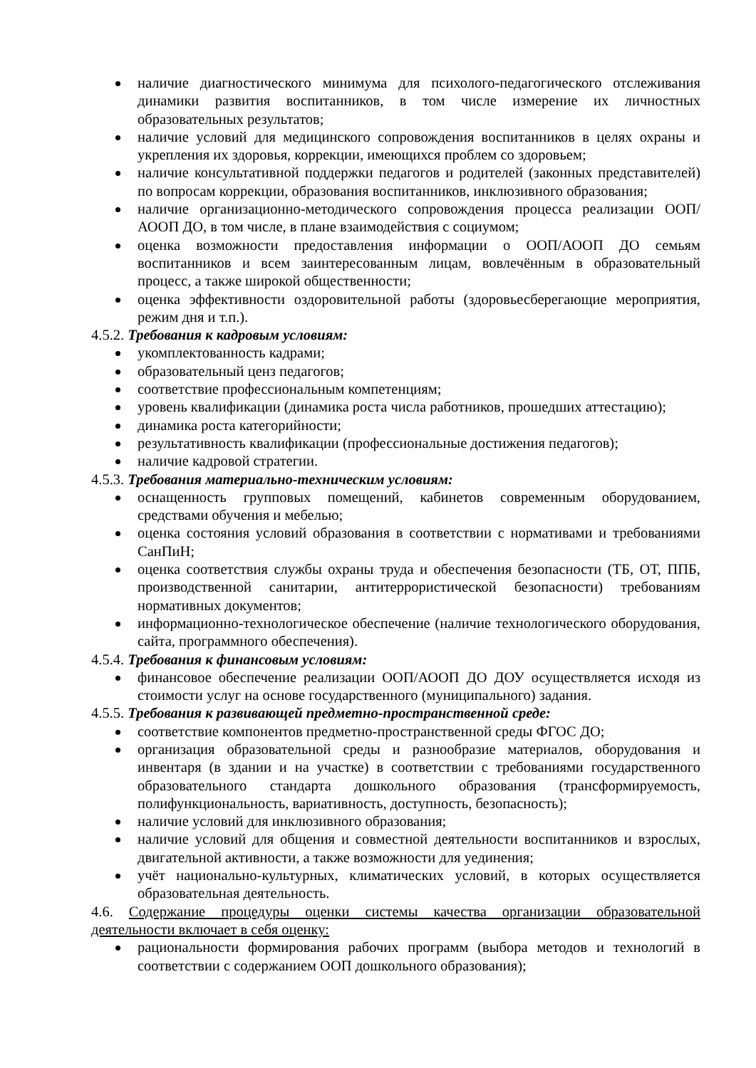наличие диагностического минимума для психолого-педагогического отслеживания динамики развития воспитанников, в том числе измерение их личностных образовательных результатов;
наличие условий для медицинского сопровождения воспитанников в целях охраны и укрепления их здоровья, коррекции, имеющихся проблем со здоровьем;
наличие консультативной поддержки педагогов и родителей (законных представителей) по вопросам коррекции, образования воспитанников, инклюзивного образования;
наличие организационно-методического сопровождения процесса реализации ООП/АООП ДО, в том числе, в плане взаимодействия с социумом;
оценка возможности предоставления информации о ООП/АООП ДО семьям воспитанников и всем заинтересованным лицам, вовлечённым в образовательный процесс, а также широкой общественности;
оценка эффективности оздоровительной работы (здоровьесберегающие мероприятия, режим дня и т.п.).
4.5.2. Требования к кадровым условиям:
укомплектованность кадрами;
образовательный ценз педагогов;
соответствие профессиональным компетенциям;
уровень квалификации (динамика роста числа работников, прошедших аттестацию);
динамика роста категорийности;
результативность квалификации (профессиональные достижения педагогов);
наличие кадровой стратегии.
4.5.3. Требования материально-техническим условиям:
оснащенность групповых помещений, кабинетов современным оборудованием, средствами обучения и мебелью;
оценка состояния условий образования в соответствии с нормативами и требованиями СанПиН;
оценка соответствия службы охраны труда и обеспечения безопасности (ТБ, ОТ, ППБ, производственной санитарии, антитеррористической безопасности) требованиям нормативных документов;
информационно-технологическое обеспечение (наличие технологического оборудования, сайта, программного обеспечения).
4.5.4. Требования к финансовым условиям:
финансовое обеспечение реализации ООП/АООП ДО ДОУ осуществляется исходя из стоимости услуг на основе государственного (муниципального) задания.
4.5.5. Требования к развивающей предметно-пространственной среде:
соответствие компонентов предметно-пространственной среды ФГОС ДО;
организация образовательной среды и разнообразие материалов, оборудования и инвентаря (в здании и на участке) в соответствии с требованиями государственного образовательного стандарта дошкольного образования (трансформируемость, полифункциональность, вариативность, доступность, безопасность);
наличие условий для инклюзивного образования;
наличие условий для общения и совместной деятельности воспитанников и взрослых, двигательной активности, а также возможности для уединения;
учёт национально-культурных, климатических условий, в которых осуществляется образовательная деятельность.
4.6. Содержание процедуры оценки системы качества организации образовательной деятельности включает в себя оценку:
рациональности формирования рабочих программ (выбора методов и технологий в соответствии с содержанием ООП дошкольного образования);